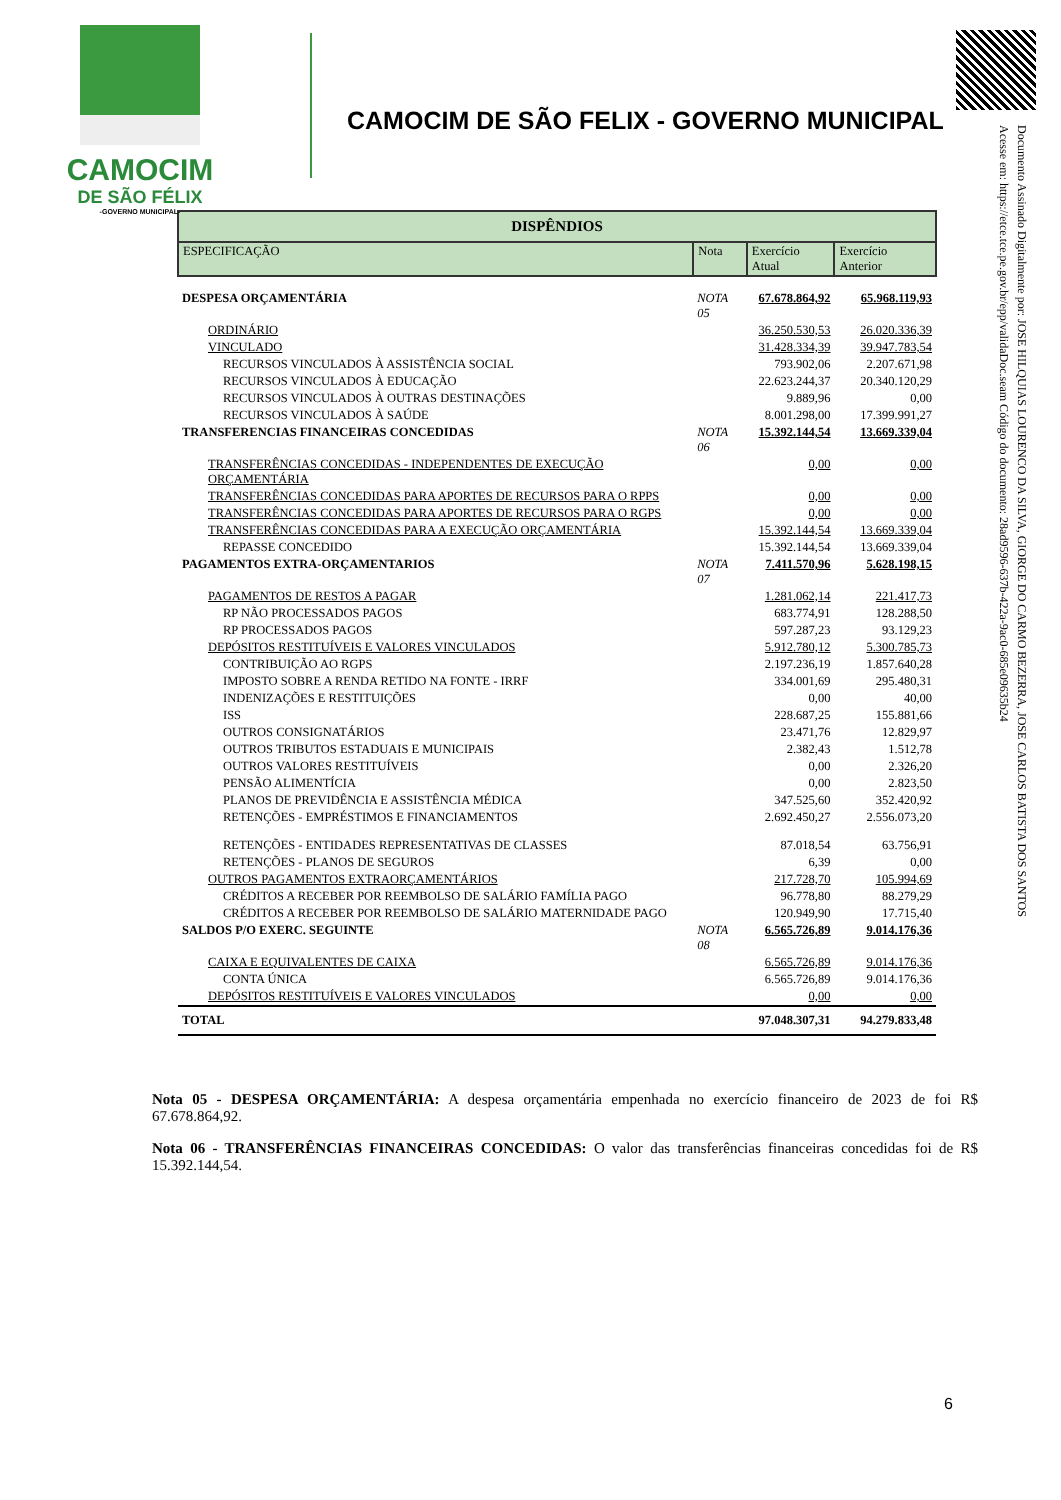CAMOCIM
DE SÃO FÉLIX
-GOVERNO MUNICIPAL-
CAMOCIM DE SÃO FELIX - GOVERNO MUNICIPAL
Documento Assinado Digitalmente por: JOSE HILQUIAS LOURENCO DA SILVA, GIORGE DO CARMO BEZERRA, JOSE CARLOS BATISTA DOS SANTOS
Acesse em: https://etce.tce.pe.gov.br/epp/validaDoc.seam Código do documento: 28ad9596-637b-422a-9ac0-685e09635b24
| DISPÊNDIOS | | | |
| ESPECIFICAÇÃO | Nota | Exercício Atual | Exercício Anterior |
| DESPESA ORÇAMENTÁRIA | NOTA 05 | 67.678.864,92 | 65.968.119,93 |
| ORDINÁRIO | | 36.250.530,53 | 26.020.336,39 |
| VINCULADO | | 31.428.334,39 | 39.947.783,54 |
| RECURSOS VINCULADOS À ASSISTÊNCIA SOCIAL | | 793.902,06 | 2.207.671,98 |
| RECURSOS VINCULADOS À EDUCAÇÃO | | 22.623.244,37 | 20.340.120,29 |
| RECURSOS VINCULADOS À OUTRAS DESTINAÇÕES | | 9.889,96 | 0,00 |
| RECURSOS VINCULADOS À SAÚDE | | 8.001.298,00 | 17.399.991,27 |
| TRANSFERENCIAS FINANCEIRAS CONCEDIDAS | NOTA 06 | 15.392.144,54 | 13.669.339,04 |
| TRANSFERÊNCIAS CONCEDIDAS - INDEPENDENTES DE EXECUÇÃO ORÇAMENTÁRIA | | 0,00 | 0,00 |
| TRANSFERÊNCIAS CONCEDIDAS PARA APORTES DE RECURSOS PARA O RPPS | | 0,00 | 0,00 |
| TRANSFERÊNCIAS CONCEDIDAS PARA APORTES DE RECURSOS PARA O RGPS | | 0,00 | 0,00 |
| TRANSFERÊNCIAS CONCEDIDAS PARA A EXECUÇÃO ORÇAMENTÁRIA | | 15.392.144,54 | 13.669.339,04 |
| REPASSE CONCEDIDO | | 15.392.144,54 | 13.669.339,04 |
| PAGAMENTOS EXTRA-ORÇAMENTARIOS | NOTA 07 | 7.411.570,96 | 5.628.198,15 |
| PAGAMENTOS DE RESTOS A PAGAR | | 1.281.062,14 | 221.417,73 |
| RP NÃO PROCESSADOS PAGOS | | 683.774,91 | 128.288,50 |
| RP PROCESSADOS PAGOS | | 597.287,23 | 93.129,23 |
| DEPÓSITOS RESTITUÍVEIS E VALORES VINCULADOS | | 5.912.780,12 | 5.300.785,73 |
| CONTRIBUIÇÃO AO RGPS | | 2.197.236,19 | 1.857.640,28 |
| IMPOSTO SOBRE A RENDA RETIDO NA FONTE - IRRF | | 334.001,69 | 295.480,31 |
| INDENIZAÇÕES E RESTITUIÇÕES | | 0,00 | 40,00 |
| ISS | | 228.687,25 | 155.881,66 |
| OUTROS CONSIGNATÁRIOS | | 23.471,76 | 12.829,97 |
| OUTROS TRIBUTOS ESTADUAIS E MUNICIPAIS | | 2.382,43 | 1.512,78 |
| OUTROS VALORES RESTITUÍVEIS | | 0,00 | 2.326,20 |
| PENSÃO ALIMENTÍCIA | | 0,00 | 2.823,50 |
| PLANOS DE PREVIDÊNCIA E ASSISTÊNCIA MÉDICA | | 347.525,60 | 352.420,92 |
| RETENÇÕES - EMPRÉSTIMOS E FINANCIAMENTOS | | 2.692.450,27 | 2.556.073,20 |
| RETENÇÕES - ENTIDADES REPRESENTATIVAS DE CLASSES | | 87.018,54 | 63.756,91 |
| RETENÇÕES - PLANOS DE SEGUROS | | 6,39 | 0,00 |
| OUTROS PAGAMENTOS EXTRAORÇAMENTÁRIOS | | 217.728,70 | 105.994,69 |
| CRÉDITOS A RECEBER POR REEMBOLSO DE SALÁRIO FAMÍLIA PAGO | | 96.778,80 | 88.279,29 |
| CRÉDITOS A RECEBER POR REEMBOLSO DE SALÁRIO MATERNIDADE PAGO | | 120.949,90 | 17.715,40 |
| SALDOS P/O EXERC. SEGUINTE | NOTA 08 | 6.565.726,89 | 9.014.176,36 |
| CAIXA E EQUIVALENTES DE CAIXA | | 6.565.726,89 | 9.014.176,36 |
| CONTA ÚNICA | | 6.565.726,89 | 9.014.176,36 |
| DEPÓSITOS RESTITUÍVEIS E VALORES VINCULADOS | | 0,00 | 0,00 |
| TOTAL | | 97.048.307,31 | 94.279.833,48 |
Nota 05 - DESPESA ORÇAMENTÁRIA: A despesa orçamentária empenhada no exercício financeiro de 2023 de foi R$ 67.678.864,92.
Nota 06 - TRANSFERÊNCIAS FINANCEIRAS CONCEDIDAS: O valor das transferências financeiras concedidas foi de R$ 15.392.144,54.
6